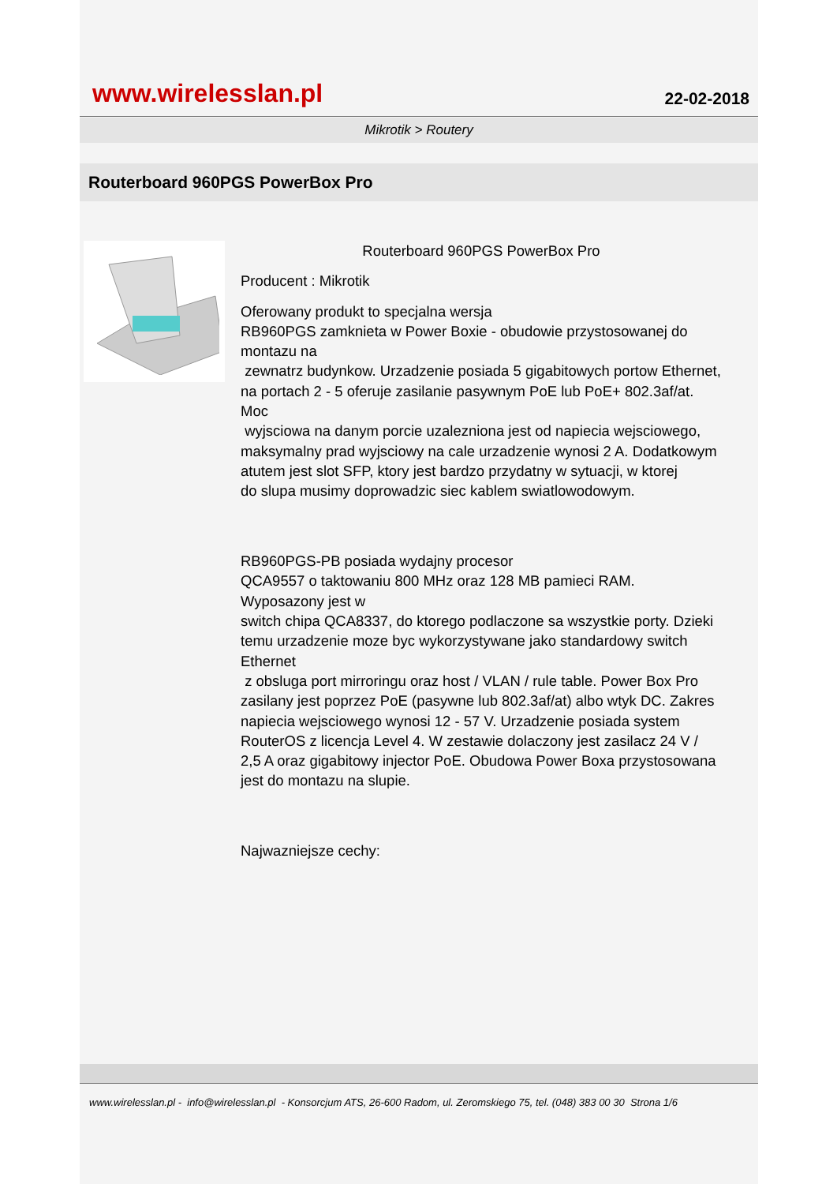www.wirelesslan.pl
22-02-2018
Mikrotik > Routery
Routerboard 960PGS PowerBox Pro
Routerboard 960PGS PowerBox Pro
Producent : Mikrotik
Oferowany produkt to specjalna wersja
RB960PGS zamknieta w Power Boxie - obudowie przystosowanej do montazu na
zewnatrz budynkow. Urzadzenie posiada 5 gigabitowych portow Ethernet,
na portach 2 - 5 oferuje zasilanie pasywnym PoE lub PoE+ 802.3af/at. Moc
wyjsciowa na danym porcie uzalezniona jest od napiecia wejsciowego,
maksymalny prad wyjsciowy na cale urzadzenie wynosi 2 A. Dodatkowym
atutem jest slot SFP, ktory jest bardzo przydatny w sytuacji, w ktorej
do slupa musimy doprowadzic siec kablem swiatlowodowym.
RB960PGS-PB posiada wydajny procesor
QCA9557 o taktowaniu 800 MHz oraz 128 MB pamieci RAM. Wyposazony jest w
switch chipa QCA8337, do ktorego podlaczone sa wszystkie porty. Dzieki
temu urzadzenie moze byc wykorzystywane jako standardowy switch Ethernet
z obsluga port mirroringu oraz host / VLAN / rule table. Power Box Pro
zasilany jest poprzez PoE (pasywne lub 802.3af/at) albo wtyk DC. Zakres
napiecia wejsciowego wynosi 12 - 57 V. Urzadzenie posiada system
RouterOS z licencja Level 4. W zestawie dolaczony jest zasilacz 24 V /
2,5 A oraz gigabitowy injector PoE. Obudowa Power Boxa przystosowana
jest do montazu na slupie.
Najwazniejsze cechy:
www.wirelesslan.pl - info@wirelesslan.pl - Konsorcjum ATS, 26-600 Radom, ul. Zeromskiego 75, tel. (048) 383 00 30 Strona 1/6